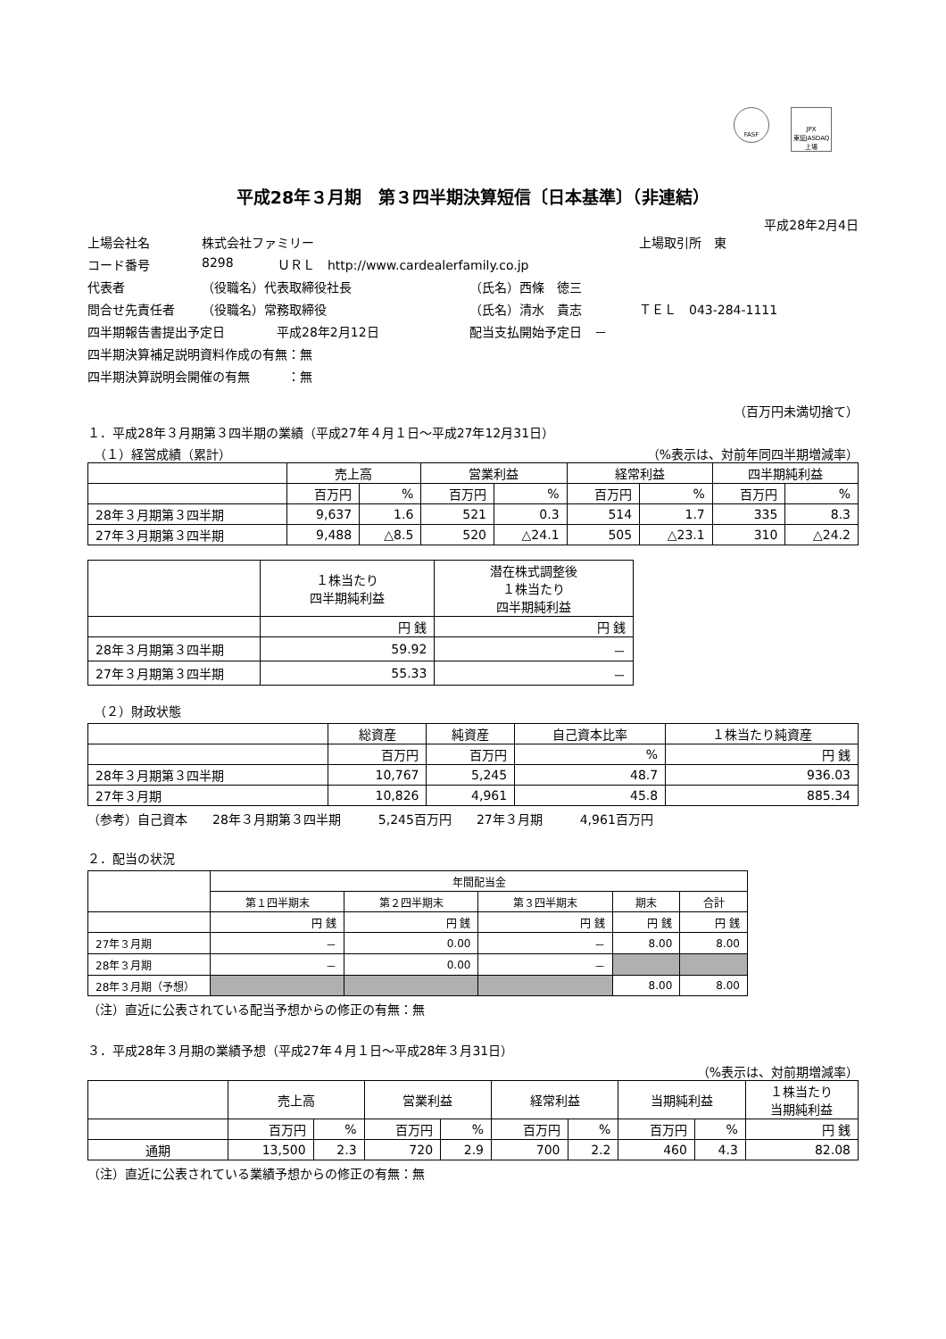FASF
JPX
東証JASDAQ上場
平成28年３月期　第３四半期決算短信〔日本基準〕（非連結）
平成28年2月4日
上場会社名 株式会社ファミリー 上場取引所　東
コード番号 8298 ＵＲＬ　http://www.cardealerfamily.co.jp
代表者 （役職名）代表取締役社長 （氏名）西條　徳三
問合せ先責任者 （役職名）常務取締役 （氏名）清水　貴志 ＴＥＬ　043-284-1111
四半期報告書提出予定日 平成28年2月12日 配当支払開始予定日　－
四半期決算補足説明資料作成の有無：無
四半期決算説明会開催の有無　　　：無
（百万円未満切捨て）
１．平成28年３月期第３四半期の業績（平成27年４月１日～平成27年12月31日）
　（１）経営成績（累計） （%表示は、対前年同四半期増減率）
| | 売上高 | | 営業利益 | | 経常利益 | | 四半期純利益 | |
| --- | --- | --- | --- | --- | --- | --- | --- | --- |
| | 百万円 | % | 百万円 | % | 百万円 | % | 百万円 | % |
| 28年３月期第３四半期 | 9,637 | 1.6 | 521 | 0.3 | 514 | 1.7 | 335 | 8.3 |
| 27年３月期第３四半期 | 9,488 | △8.5 | 520 | △24.1 | 505 | △23.1 | 310 | △24.2 |
| | １株当たり 四半期純利益 | 潜在株式調整後 １株当たり 四半期純利益 |
| --- | --- | --- |
| | 円 銭 | 円 銭 |
| 28年３月期第３四半期 | 59.92 | － |
| 27年３月期第３四半期 | 55.33 | － |
　（２）財政状態
| | 総資産 | 純資産 | 自己資本比率 | １株当たり純資産 |
| --- | --- | --- | --- | --- |
| | 百万円 | 百万円 | % | 円 銭 |
| 28年３月期第３四半期 | 10,767 | 5,245 | 48.7 | 936.03 |
| 27年３月期 | 10,826 | 4,961 | 45.8 | 885.34 |
（参考）自己資本　　28年３月期第３四半期　　　5,245百万円　　27年３月期　　　4,961百万円
２．配当の状況
| | 年間配当金 | | | | |
| --- | --- | --- | --- | --- | --- |
| | 第１四半期末 | 第２四半期末 | 第３四半期末 | 期末 | 合計 |
| | 円 銭 | 円 銭 | 円 銭 | 円 銭 | 円 銭 |
| 27年３月期 | － | 0.00 | － | 8.00 | 8.00 |
| 28年３月期 | － | 0.00 | － | | |
| 28年３月期（予想） | | | | 8.00 | 8.00 |
（注）直近に公表されている配当予想からの修正の有無：無
３．平成28年３月期の業績予想（平成27年４月１日～平成28年３月31日）
（%表示は、対前期増減率）
| | 売上高 | | 営業利益 | | 経常利益 | | 当期純利益 | | １株当たり 当期純利益 |
| --- | --- | --- | --- | --- | --- | --- | --- | --- | --- |
| | 百万円 | % | 百万円 | % | 百万円 | % | 百万円 | % | 円 銭 |
| 通期 | 13,500 | 2.3 | 720 | 2.9 | 700 | 2.2 | 460 | 4.3 | 82.08 |
（注）直近に公表されている業績予想からの修正の有無：無